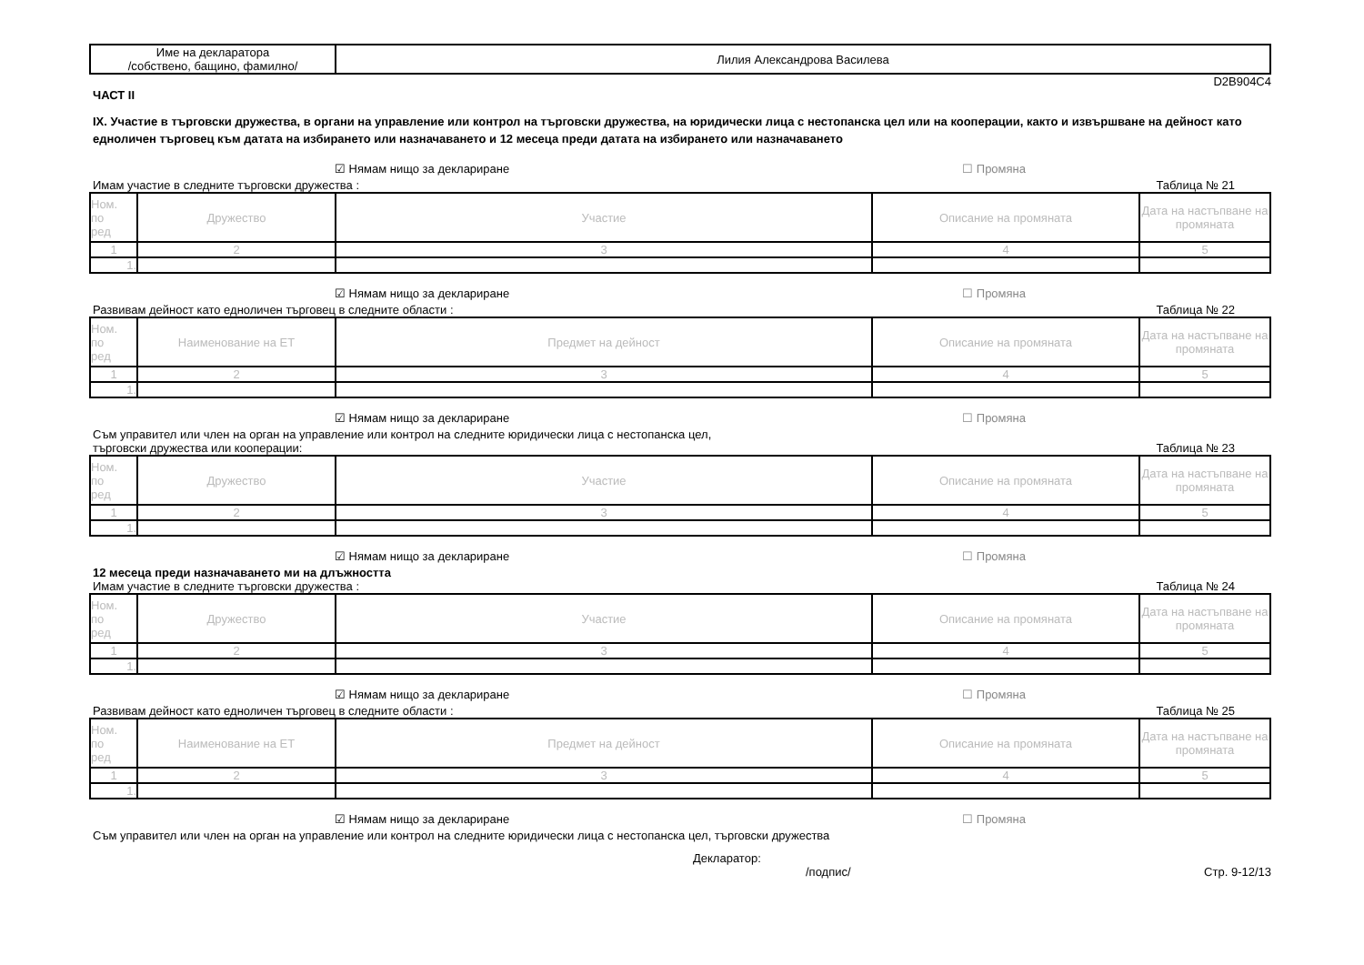| Име на декларатора /собствено, бащино, фамилно/ | Лилия Александрова Василева |
D2B904C4
ЧАСТ II
IX. Участие в търговски дружества, в органи на управление или контрол на търговски дружества, на юридически лица с нестопанска цел или на кооперации, както и извършване на дейност като едноличен търговец към датата на избирането или назначаването и 12 месеца преди датата на избирането или назначаването
☑ Нямам нищо за деклариране ☐ Промяна
Имам участие в следните търговски дружества : Таблица № 21
| Ном. по ред | Дружество | Участие | Описание на промяната | Дата на настъпване на промяната |
| --- | --- | --- | --- | --- |
| 1 | 2 | 3 | 4 | 5 |
| 1. | | | | |
☑ Нямам нищо за деклариране ☐ Промяна
Развивам дейност като едноличен търговец в следните области : Таблица № 22
| Ном. по ред | Наименование на ЕТ | Предмет на дейност | Описание на промяната | Дата на настъпване на промяната |
| --- | --- | --- | --- | --- |
| 1 | 2 | 3 | 4 | 5 |
| 1. | | | | |
☑ Нямам нищо за деклариране ☐ Промяна
Съм управител или член на орган на управление или контрол на следните юридически лица с нестопанска цел,
търговски дружества или кооперации: Таблица № 23
| Ном. по ред | Дружество | Участие | Описание на промяната | Дата на настъпване на промяната |
| --- | --- | --- | --- | --- |
| 1 | 2 | 3 | 4 | 5 |
| 1. | | | | |
☑ Нямам нищо за деклариране ☐ Промяна
12 месеца преди назначаването ми на длъжността
Имам участие в следните търговски дружества : Таблица № 24
| Ном. по ред | Дружество | Участие | Описание на промяната | Дата на настъпване на промяната |
| --- | --- | --- | --- | --- |
| 1 | 2 | 3 | 4 | 5 |
| 1. | | | | |
☑ Нямам нищо за деклариране ☐ Промяна
Развивам дейност като едноличен търговец в следните области : Таблица № 25
| Ном. по ред | Наименование на ЕТ | Предмет на дейност | Описание на промяната | Дата на настъпване на промяната |
| --- | --- | --- | --- | --- |
| 1 | 2 | 3 | 4 | 5 |
| 1. | | | | |
☑ Нямам нищо за деклариране ☐ Промяна
Съм управител или член на орган на управление или контрол на следните юридически лица с нестопанска цел, търговски дружества
Декларатор:
/подпис/ Стр. 9-12/13